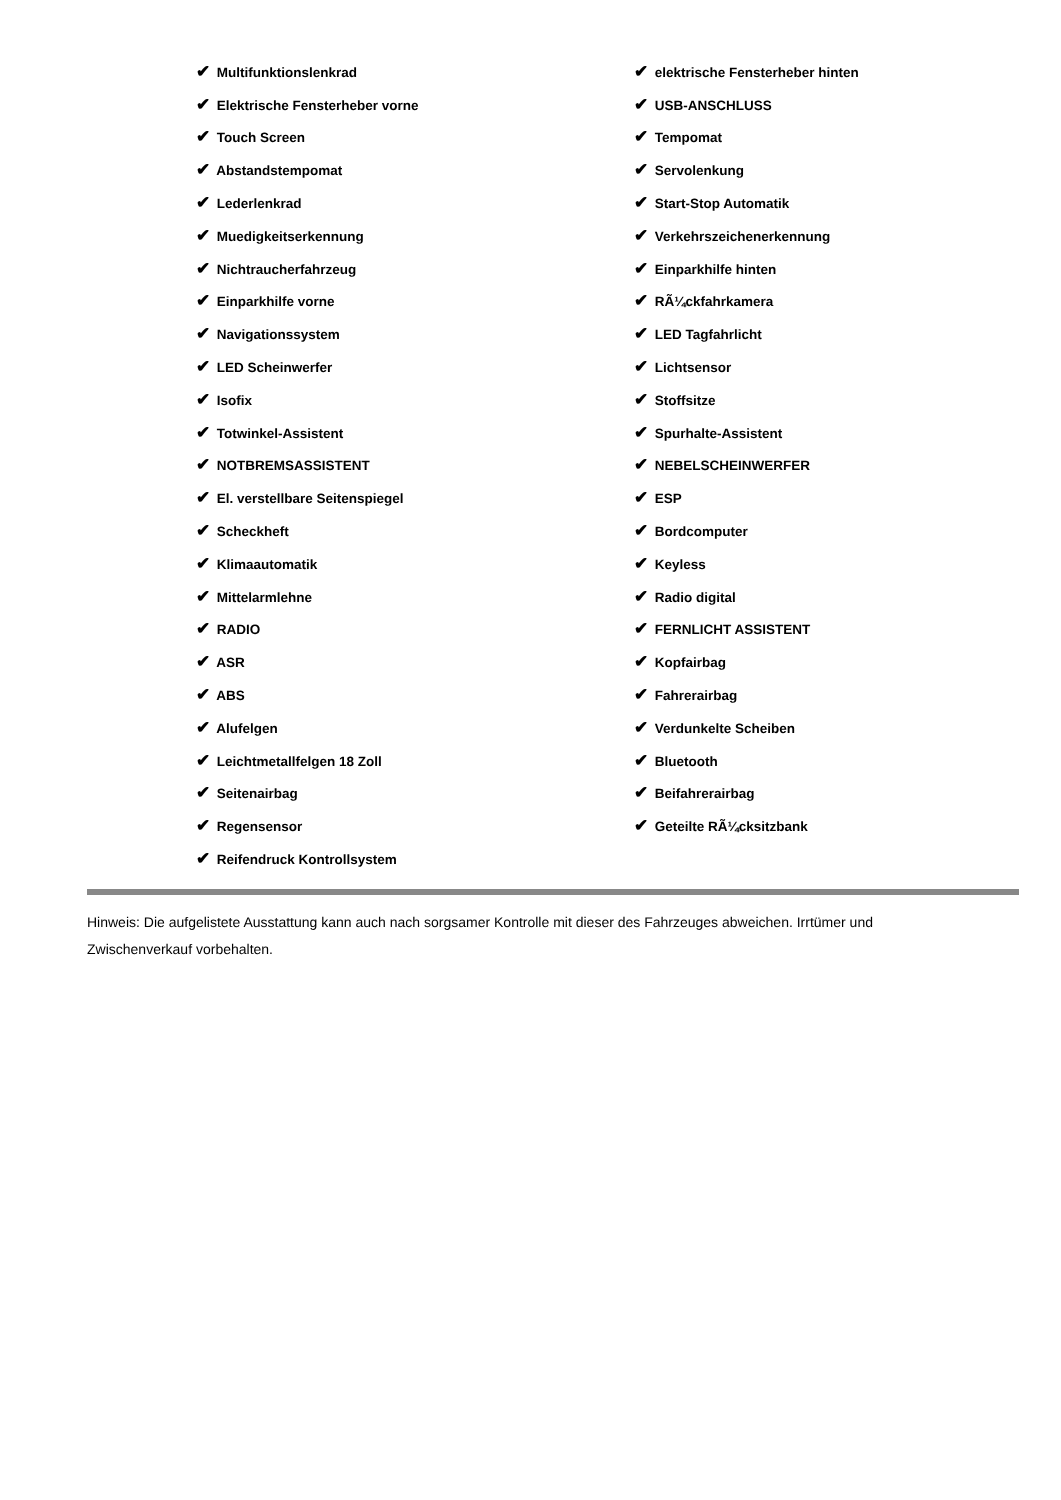| ✔ Multifunktionslenkrad | ✔ elektrische Fensterheber hinten |
| ✔ Elektrische Fensterheber vorne | ✔ USB-ANSCHLUSS |
| ✔ Touch Screen | ✔ Tempomat |
| ✔ Abstandstempomat | ✔ Servolenkung |
| ✔ Lederlenkrad | ✔ Start-Stop Automatik |
| ✔ Muedigkeitserkennung | ✔ Verkehrszeichenerkennung |
| ✔ Nichtraucherfahrzeug | ✔ Einparkhilfe hinten |
| ✔ Einparkhilfe vorne | ✔ RÃ¼ckfahrkamera |
| ✔ Navigationssystem | ✔ LED Tagfahrlicht |
| ✔ LED Scheinwerfer | ✔ Lichtsensor |
| ✔ Isofix | ✔ Stoffsitze |
| ✔ Totwinkel-Assistent | ✔ Spurhalte-Assistent |
| ✔ NOTBREMSASSISTENT | ✔ NEBELSCHEINWERFER |
| ✔ El. verstellbare Seitenspiegel | ✔ ESP |
| ✔ Scheckheft | ✔ Bordcomputer |
| ✔ Klimaautomatik | ✔ Keyless |
| ✔ Mittelarmlehne | ✔ Radio digital |
| ✔ RADIO | ✔ FERNLICHT ASSISTENT |
| ✔ ASR | ✔ Kopfairbag |
| ✔ ABS | ✔ Fahrerairbag |
| ✔ Alufelgen | ✔ Verdunkelte Scheiben |
| ✔ Leichtmetallfelgen 18 Zoll | ✔ Bluetooth |
| ✔ Seitenairbag | ✔ Beifahrerairbag |
| ✔ Regensensor | ✔ Geteilte RÃ¼cksitzbank |
| ✔ Reifendruck Kontrollsystem | |
Hinweis: Die aufgelistete Ausstattung kann auch nach sorgsamer Kontrolle mit dieser des Fahrzeuges abweichen. Irrtümer und Zwischenverkauf vorbehalten.